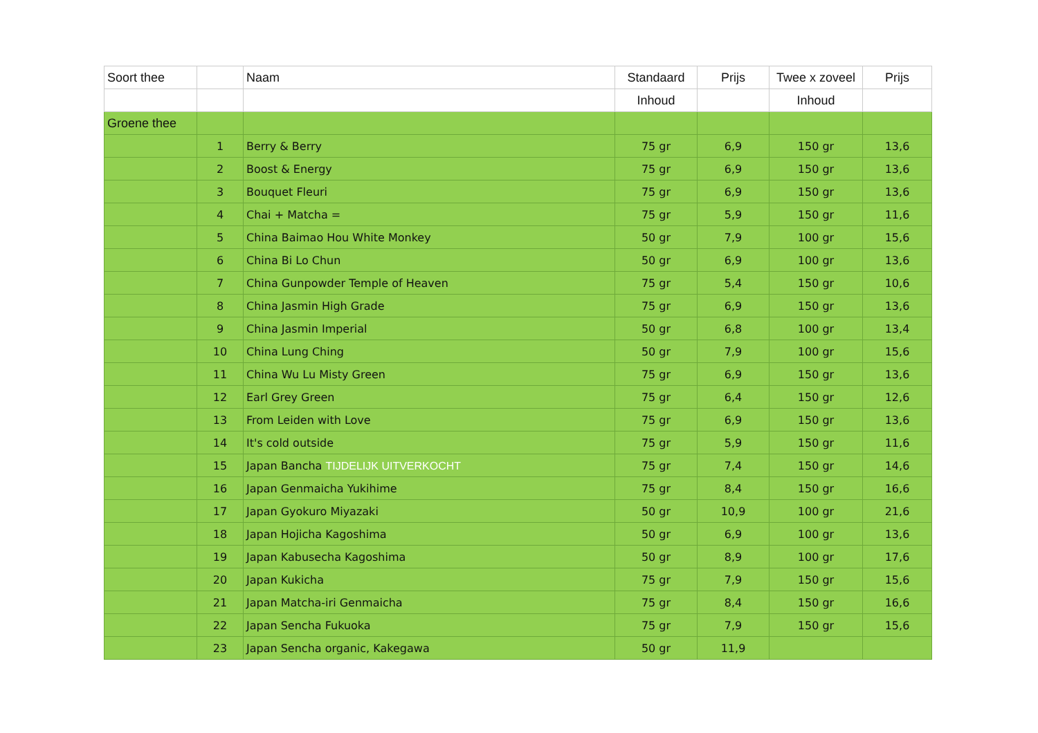| Soort thee | | Naam | Standaard | Prijs | Twee x zoveel | Prijs |
| --- | --- | --- | --- | --- | --- | --- |
| | | | Inhoud | | Inhoud | |
| Groene thee | | | | | | |
| | 1 | Berry & Berry | 75 gr | 6,9 | 150 gr | 13,6 |
| | 2 | Boost & Energy | 75 gr | 6,9 | 150 gr | 13,6 |
| | 3 | Bouquet Fleuri | 75 gr | 6,9 | 150 gr | 13,6 |
| | 4 | Chai + Matcha = | 75 gr | 5,9 | 150 gr | 11,6 |
| | 5 | China Baimao Hou White Monkey | 50 gr | 7,9 | 100 gr | 15,6 |
| | 6 | China Bi Lo Chun | 50 gr | 6,9 | 100 gr | 13,6 |
| | 7 | China Gunpowder Temple of Heaven | 75 gr | 5,4 | 150 gr | 10,6 |
| | 8 | China Jasmin High Grade | 75 gr | 6,9 | 150 gr | 13,6 |
| | 9 | China Jasmin Imperial | 50 gr | 6,8 | 100 gr | 13,4 |
| | 10 | China Lung Ching | 50 gr | 7,9 | 100 gr | 15,6 |
| | 11 | China Wu Lu Misty Green | 75 gr | 6,9 | 150 gr | 13,6 |
| | 12 | Earl Grey Green | 75 gr | 6,4 | 150 gr | 12,6 |
| | 13 | From Leiden with Love | 75 gr | 6,9 | 150 gr | 13,6 |
| | 14 | It's cold outside | 75 gr | 5,9 | 150 gr | 11,6 |
| | 15 | Japan Bancha TIJDELIJK UITVERKOCHT | 75 gr | 7,4 | 150 gr | 14,6 |
| | 16 | Japan Genmaicha Yukihime | 75 gr | 8,4 | 150 gr | 16,6 |
| | 17 | Japan Gyokuro Miyazaki | 50 gr | 10,9 | 100 gr | 21,6 |
| | 18 | Japan Hojicha Kagoshima | 50 gr | 6,9 | 100 gr | 13,6 |
| | 19 | Japan Kabusecha Kagoshima | 50 gr | 8,9 | 100 gr | 17,6 |
| | 20 | Japan Kukicha | 75 gr | 7,9 | 150 gr | 15,6 |
| | 21 | Japan Matcha-iri Genmaicha | 75 gr | 8,4 | 150 gr | 16,6 |
| | 22 | Japan Sencha Fukuoka | 75 gr | 7,9 | 150 gr | 15,6 |
| | 23 | Japan Sencha organic, Kakegawa | 50 gr | 11,9 | | |